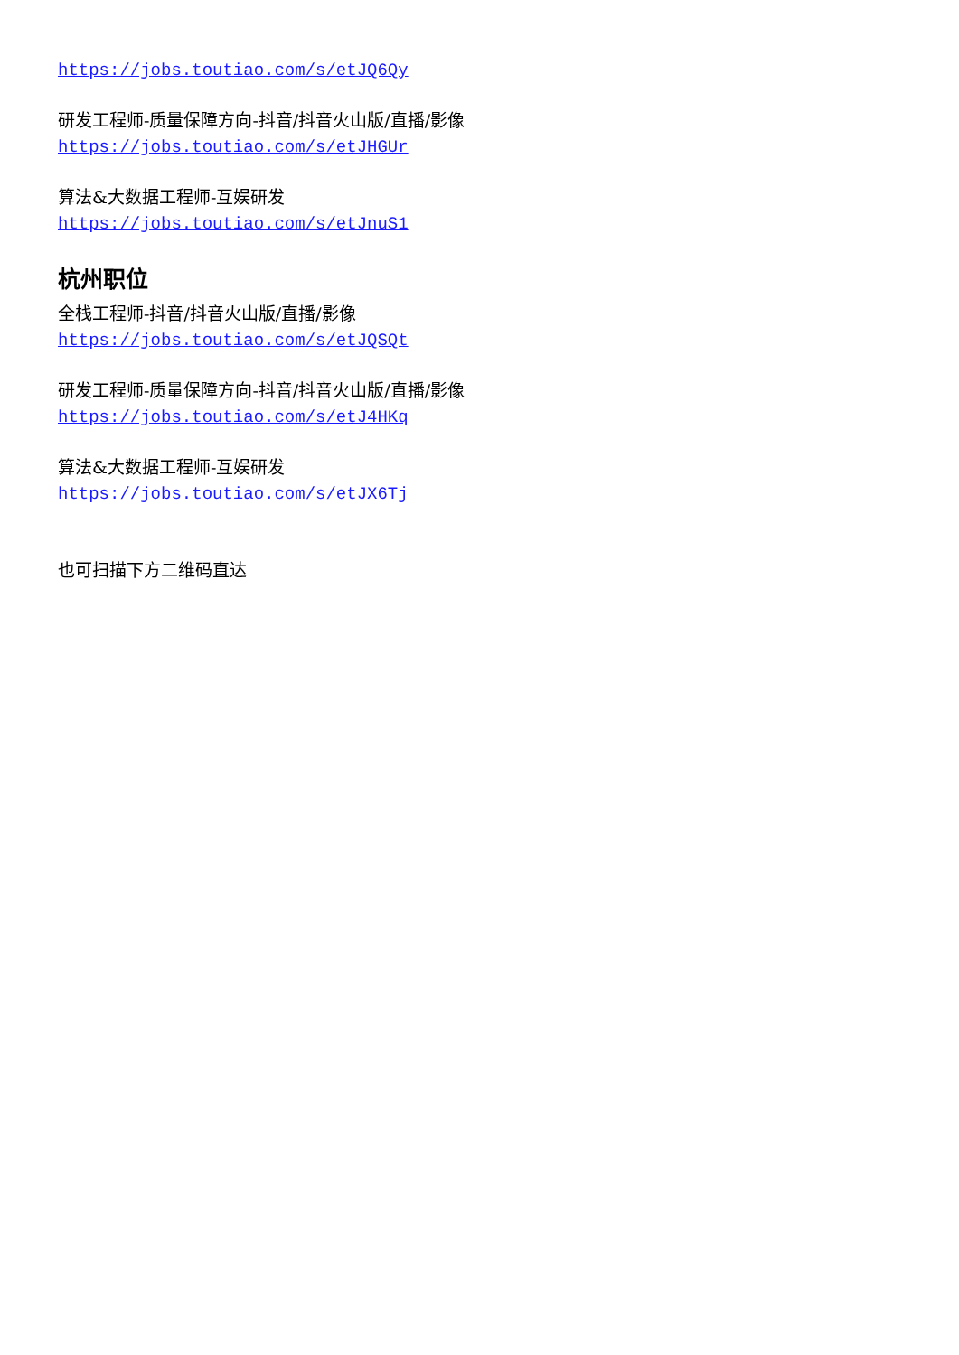https://jobs.toutiao.com/s/etJQ6Qy
研发工程师-质量保障方向-抖音/抖音火山版/直播/影像
https://jobs.toutiao.com/s/etJHGUr
算法&大数据工程师-互娱研发
https://jobs.toutiao.com/s/etJnuS1
杭州职位
全栈工程师-抖音/抖音火山版/直播/影像
https://jobs.toutiao.com/s/etJQSQt
研发工程师-质量保障方向-抖音/抖音火山版/直播/影像
https://jobs.toutiao.com/s/etJ4HKq
算法&大数据工程师-互娱研发
https://jobs.toutiao.com/s/etJX6Tj
也可扫描下方二维码直达